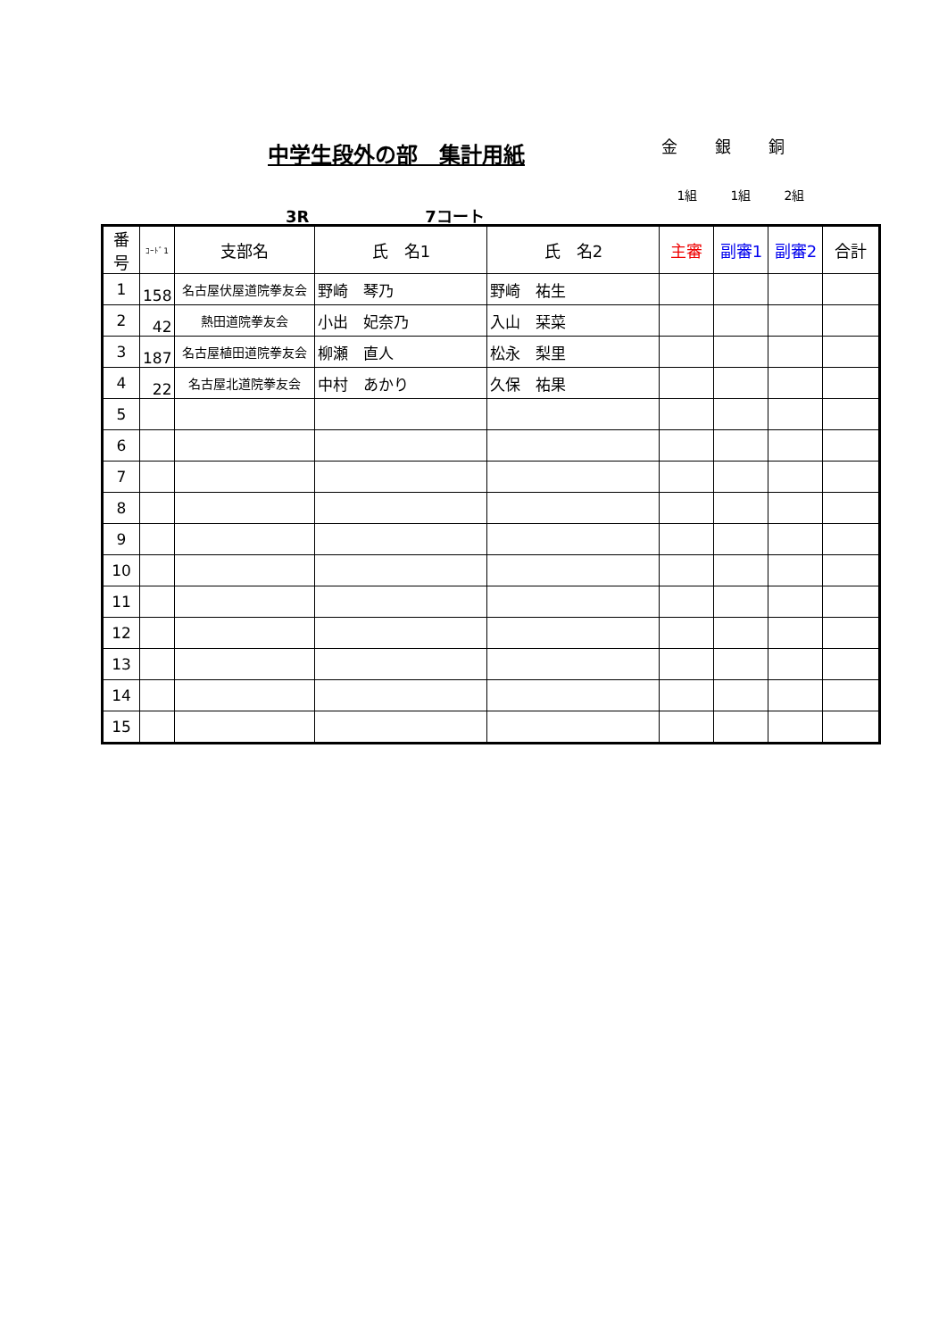中学生段外の部　集計用紙
金 銀 銅
1組 1組 2組
3R 7コート
| 番号 | ｺｰﾄﾞ1 | 支部名 | 氏 名1 | 氏 名2 | 主審 | 副審1 | 副審2 | 合計 |
| --- | --- | --- | --- | --- | --- | --- | --- | --- |
| 1 | 158 | 名古屋伏屋道院拳友会 | 野崎 琴乃 | 野崎 祐生 | | | | |
| 2 | 42 | 熱田道院拳友会 | 小出 妃奈乃 | 入山 栞菜 | | | | |
| 3 | 187 | 名古屋植田道院拳友会 | 柳瀬 直人 | 松永 梨里 | | | | |
| 4 | 22 | 名古屋北道院拳友会 | 中村 あかり | 久保 祐果 | | | | |
| 5 | | | | | | | | |
| 6 | | | | | | | | |
| 7 | | | | | | | | |
| 8 | | | | | | | | |
| 9 | | | | | | | | |
| 10 | | | | | | | | |
| 11 | | | | | | | | |
| 12 | | | | | | | | |
| 13 | | | | | | | | |
| 14 | | | | | | | | |
| 15 | | | | | | | | |